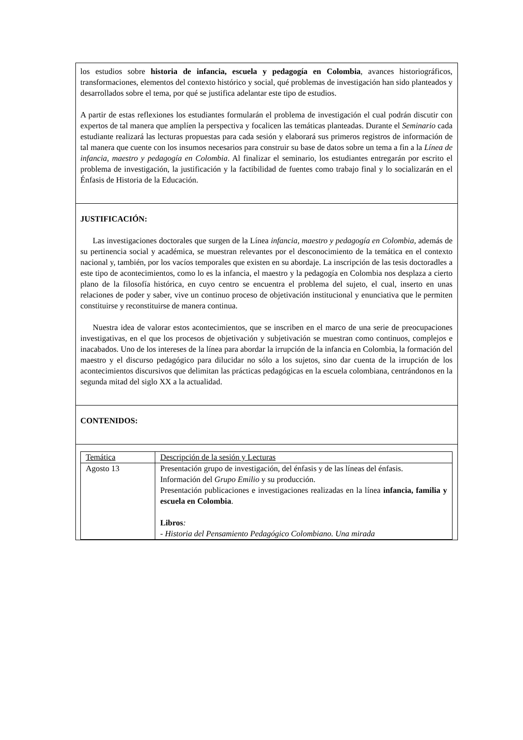| los estudios sobre historia de infancia, escuela y pedagogía en Colombia , avances historiográficos, transformaciones, elementos del contexto histórico y social, qué problemas de investigación han sido planteados y desarrollados sobre el tema, por qué se justifica adelantar este tipo de estudios. A partir de estas reflexiones los estudiantes formularán el problema de investigación el cual podrán discutir con expertos de tal manera que amplíen la perspectiva y focalicen las temáticas planteadas. Durante el Seminario cada estudiante realizará las lecturas propuestas para cada sesión y elaborará sus primeros registros de información de tal manera que cuente con los insumos necesarios para construir su base de datos sobre un tema a fin a la Línea de infancia, maestro y pedagogía en Colombia . Al finalizar el seminario, los estudiantes entregarán por escrito el problema de investigación, la justificación y la factibilidad de fuentes como trabajo final y lo socializarán en el Énfasis de Historia de la Educación. |
| JUSTIFICACIÓN: Las investigaciones doctorales que surgen de la Línea infancia, maestro y pedagogía en Colombia, además de su pertinencia social y académica, se muestran relevantes por el desconocimiento de la temática en el contexto nacional y, también, por los vacíos temporales que existen en su abordaje. La inscripción de las tesis doctoradles a este tipo de acontecimientos, como lo es la infancia, el maestro y la pedagogía en Colombia nos desplaza a cierto plano de la filosofía histórica, en cuyo centro se encuentra el problema del sujeto, el cual, inserto en unas relaciones de poder y saber, vive un continuo proceso de objetivación institucional y enunciativa que le permiten constituirse y reconstituirse de manera continua. Nuestra idea de valorar estos acontecimientos, que se inscriben en el marco de una serie de preocupaciones investigativas, en el que los procesos de objetivación y subjetivación se muestran como continuos, complejos e inacabados. Uno de los intereses de la línea para abordar la irrupción de la infancia en Colombia, la formación del maestro y el discurso pedagógico para dilucidar no sólo a los sujetos, sino dar cuenta de la irrupción de los acontecimientos discursivos que delimitan las prácticas pedagógicas en la escuela colombiana, centrándonos en la segunda mitad del siglo XX a la actualidad. |
| CONTENIDOS: |
| / Temática / Descripción de la sesión y Lecturas / / Agosto 13 / Presentación grupo de investigación, del énfasis y de las líneas del énfasis. Información del Grupo Emilio y su producción. Presentación publicaciones e investigaciones realizadas en la línea infancia, familia y escuela en Colombia . Libros : - Historia del Pensamiento Pedagógico Colombiano. Una mirada / |